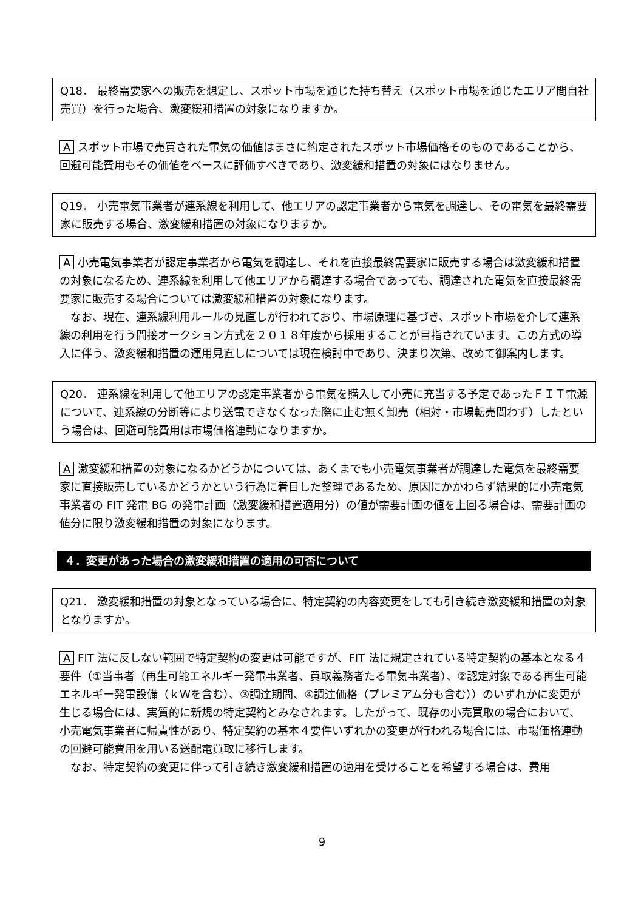Q18． 最終需要家への販売を想定し、スポット市場を通じた持ち替え（スポット市場を通じたエリア間自社売買）を行った場合、激変緩和措置の対象になりますか。
A スポット市場で売買された電気の価値はまさに約定されたスポット市場価格そのものであることから、回避可能費用もその価値をベースに評価すべきであり、激変緩和措置の対象にはなりません。
Q19． 小売電気事業者が連系線を利用して、他エリアの認定事業者から電気を調達し、その電気を最終需要家に販売する場合、激変緩和措置の対象になりますか。
A 小売電気事業者が認定事業者から電気を調達し、それを直接最終需要家に販売する場合は激変緩和措置の対象になるため、連系線を利用して他エリアから調達する場合であっても、調達された電気を直接最終需要家に販売する場合については激変緩和措置の対象になります。
　なお、現在、連系線利用ルールの見直しが行われており、市場原理に基づき、スポット市場を介して連系線の利用を行う間接オークション方式を２０１８年度から採用することが目指されています。この方式の導入に伴う、激変緩和措置の運用見直しについては現在検討中であり、決まり次第、改めて御案内します。
Q20． 連系線を利用して他エリアの認定事業者から電気を購入して小売に充当する予定であったＦＩＴ電源について、連系線の分断等により送電できなくなった際に止む無く卸売（相対・市場転売問わず）したという場合は、回避可能費用は市場価格連動になりますか。
A 激変緩和措置の対象になるかどうかについては、あくまでも小売電気事業者が調達した電気を最終需要家に直接販売しているかどうかという行為に着目した整理であるため、原因にかかわらず結果的に小売電気事業者の FIT 発電 BG の発電計画（激変緩和措置適用分）の値が需要計画の値を上回る場合は、需要計画の値分に限り激変緩和措置の対象になります。
４．変更があった場合の激変緩和措置の適用の可否について
Q21． 激変緩和措置の対象となっている場合に、特定契約の内容変更をしても引き続き激変緩和措置の対象となりますか。
A FIT 法に反しない範囲で特定契約の変更は可能ですが、FIT 法に規定されている特定契約の基本となる４要件（①当事者（再生可能エネルギー発電事業者、買取義務者たる電気事業者）、②認定対象である再生可能エネルギー発電設備（ｋＷを含む）、③調達期間、④調達価格（プレミアム分も含む））のいずれかに変更が生じる場合には、実質的に新規の特定契約とみなされます。したがって、既存の小売買取の場合において、小売電気事業者に帰責性があり、特定契約の基本４要件いずれかの変更が行われる場合には、市場価格連動の回避可能費用を用いる送配電買取に移行します。
　なお、特定契約の変更に伴って引き続き激変緩和措置の適用を受けることを希望する場合は、費用
9